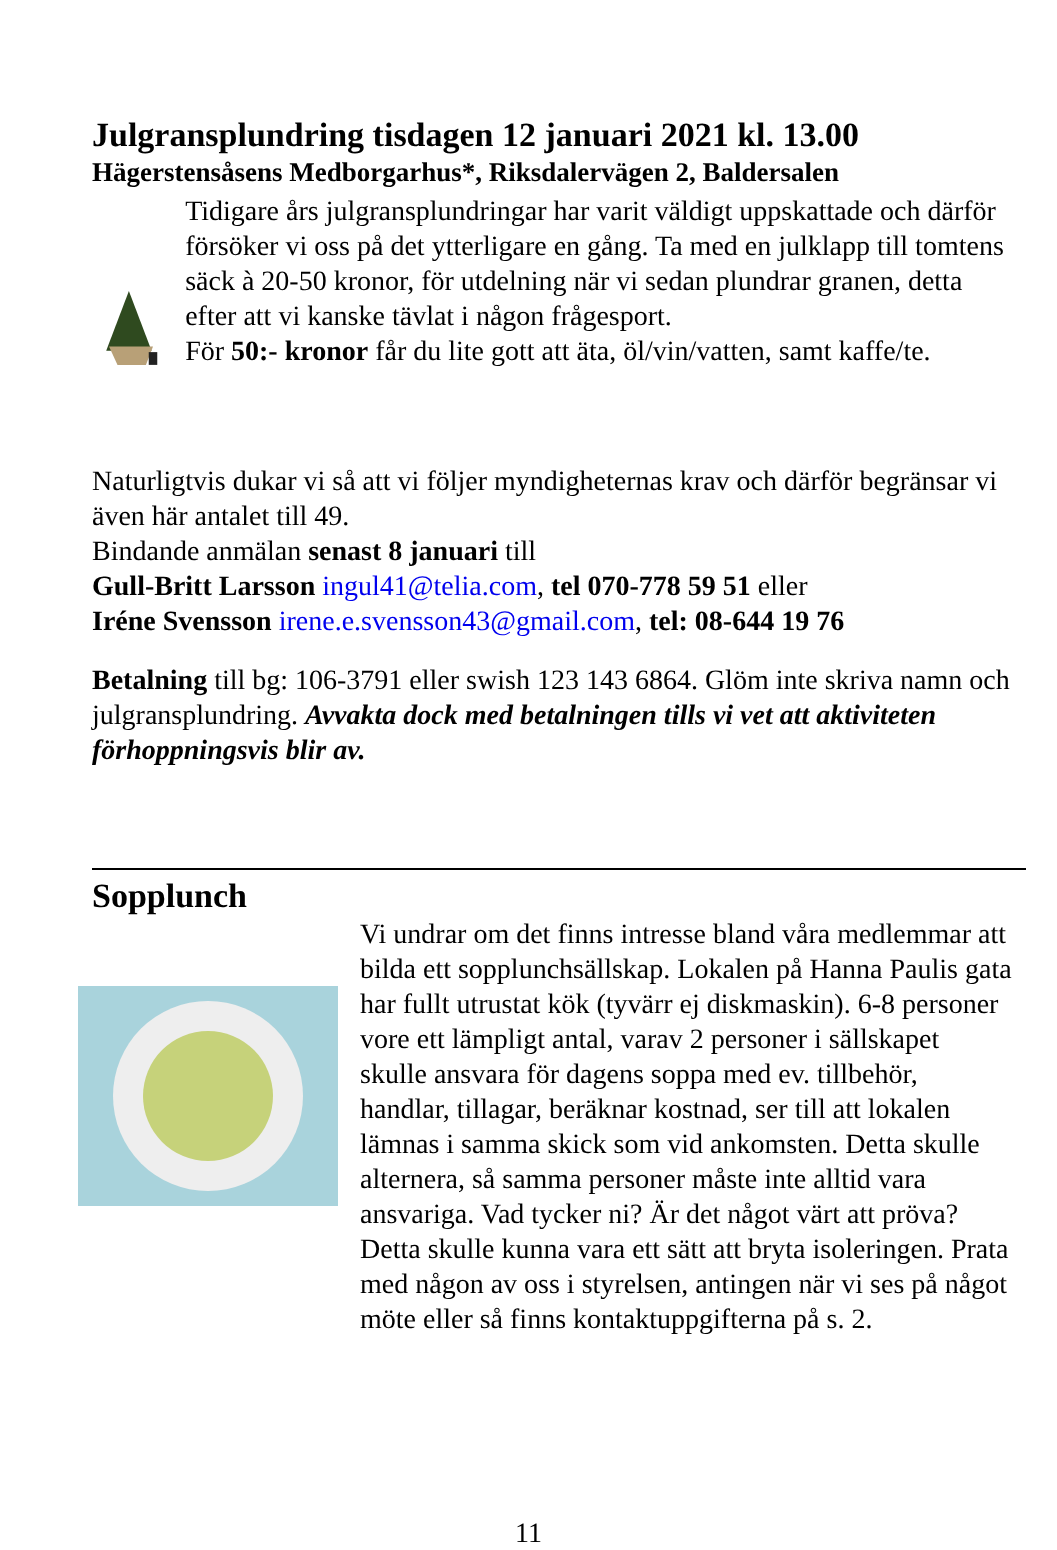Julgransplundring tisdagen 12 januari 2021 kl. 13.00
Hägerstensåsens Medborgarhus*, Riksdalervägen 2, Baldersalen
Tidigare års julgransplundringar har varit väldigt uppskattade och därför försöker vi oss på det ytterligare en gång. Ta med en julklapp till tomtens säck à 20-50 kronor, för utdelning när vi sedan plundrar granen, detta efter att vi kanske tävlat i någon frågesport.
För 50:- kronor får du lite gott att äta, öl/vin/vatten, samt kaffe/te.
Naturligtvis dukar vi så att vi följer myndigheternas krav och därför begränsar vi även här antalet till 49.
Bindande anmälan senast 8 januari till
Gull-Britt Larsson ingul41@telia.com, tel 070-778 59 51 eller
Iréne Svensson irene.e.svensson43@gmail.com, tel: 08-644 19 76
Betalning till bg: 106-3791 eller swish 123 143 6864. Glöm inte skriva namn och julgransplundring. Avvakta dock med betalningen tills vi vet att aktiviteten förhoppningsvis blir av.
Sopplunch
Vi undrar om det finns intresse bland våra medlemmar att bilda ett sopplunchsällskap. Lokalen på Hanna Paulis gata har fullt utrustat kök (tyvärr ej diskmaskin). 6-8 personer vore ett lämpligt antal, varav 2 personer i sällskapet skulle ansvara för dagens soppa med ev. tillbehör, handlar, tillagar, beräknar kostnad, ser till att lokalen lämnas i samma skick som vid ankomsten. Detta skulle alternera, så samma personer måste inte alltid vara ansvariga. Vad tycker ni? Är det något värt att pröva? Detta skulle kunna vara ett sätt att bryta isoleringen. Prata med någon av oss i styrelsen, antingen när vi ses på något möte eller så finns kontaktuppgifterna på s. 2.
11